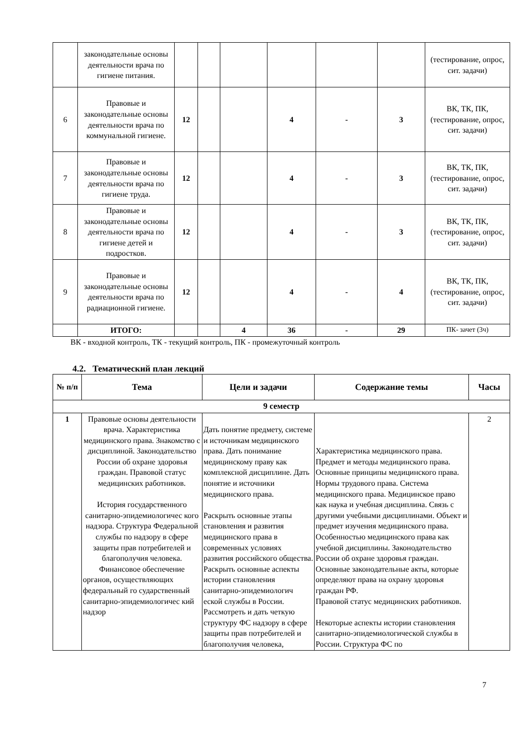| | законодательные основы деятельности врача по гигиене питания. | | | | | | | (тестирование, опрос, сит. задачи) |
| 6 | Правовые и законодательные основы деятельности врача по коммунальной гигиене. | 12 | | | 4 | - | 3 | ВК, ТК, ПК, (тестирование, опрос, сит. задачи) |
| 7 | Правовые и законодательные основы деятельности врача по гигиене труда. | 12 | | | 4 | - | 3 | ВК, ТК, ПК, (тестирование, опрос, сит. задачи) |
| 8 | Правовые и законодательные основы деятельности врача по гигиене детей и подростков. | 12 | | | 4 | - | 3 | ВК, ТК, ПК, (тестирование, опрос, сит. задачи) |
| 9 | Правовые и законодательные основы деятельности врача по радиационной гигиене. | 12 | | | 4 | - | 4 | ВК, ТК, ПК, (тестирование, опрос, сит. задачи) |
| | ИТОГО: | | | 4 | 36 | - | 29 | ПК- зачет (3ч) |
ВК - входной контроль, ТК - текущий контроль, ПК - промежуточный контроль
4.2. Тематический план лекций
| № п/п | Тема | Цели и задачи | Содержание темы | Часы |
| --- | --- | --- | --- | --- |
| 9 семестр | | | | |
| 1 | Правовые основы деятельности врача. Характеристика медицинского права. Знакомство с дисциплиной. Законодательство России об охране здоровья граждан. Правовой статус медицинских работников. История государственного санитарно-эпидемиологичес кого надзора. Структура Федеральной службы по надзору в сфере защиты прав потребителей и благополучия человека. Финансовое обеспечение органов, осуществляющих федеральный го сударственный санитарно-эпидемиологичес кий надзор | Дать понятие предмету, системе и источникам медицинского права. Дать понимание медицинскому праву как комплексной дисциплине. Дать понятие и источники медицинского права. Раскрыть основные этапы становления и развития медицинского права в современных условиях развития российского общества. Раскрыть основные аспекты истории становления санитарно-эпидемиологич еской службы в России. Рассмотреть и дать четкую структуру ФС надзору в сфере защиты прав потребителей и благополучия человека, | Характеристика медицинского права. Предмет и методы медицинского права. Основные принципы медицинского права. Нормы трудового права. Система медицинского права. Медицинское право как наука и учебная дисциплина. Связь с другими учебными дисциплинами. Объект и предмет изучения медицинского права. Особенностью медицинского права как учебной дисциплины. Законодательство России об охране здоровья граждан. Основные законодательные акты, которые определяют права на охрану здоровья граждан РФ. Правовой статус медицинских работников. Некоторые аспекты истории становления санитарно-эпидемиологической службы в России. Структура ФС по | 2 |
7